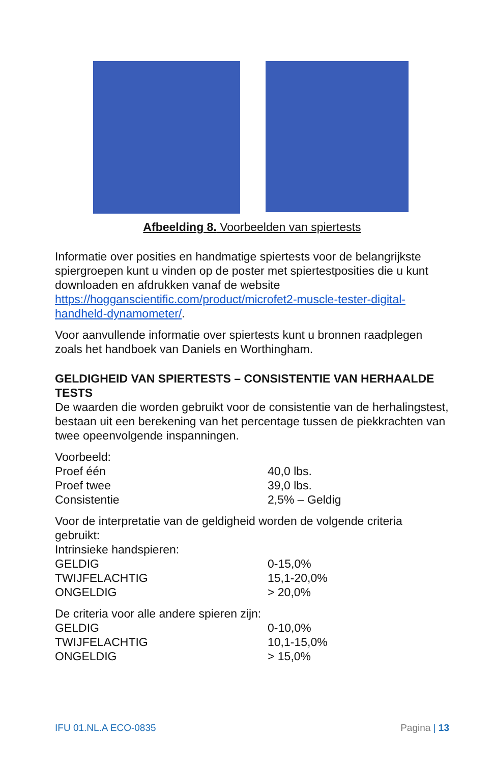Afbeelding 8. Voorbeelden van spiertests
Informatie over posities en handmatige spiertests voor de belangrijkste spiergroepen kunt u vinden op de poster met spiertestposities die u kunt downloaden en afdrukken vanaf de website https://hogganscientific.com/product/microfet2-muscle-tester-digital-handheld-dynamometer/.
Voor aanvullende informatie over spiertests kunt u bronnen raadplegen zoals het handboek van Daniels en Worthingham.
GELDIGHEID VAN SPIERTESTS – CONSISTENTIE VAN HERHAALDE TESTS
De waarden die worden gebruikt voor de consistentie van de herhalingstest, bestaan uit een berekening van het percentage tussen de piekkrachten van twee opeenvolgende inspanningen.
Voorbeeld:
| Proef één | 40,0 lbs. |
| Proef twee | 39,0 lbs. |
| Consistentie | 2,5% – Geldig |
Voor de interpretatie van de geldigheid worden de volgende criteria gebruikt:
Intrinsieke handspieren:
| GELDIG | 0-15,0% |
| TWIJFELACHTIG | 15,1-20,0% |
| ONGELDIG | > 20,0% |
De criteria voor alle andere spieren zijn:
| GELDIG | 0-10,0% |
| TWIJFELACHTIG | 10,1-15,0% |
| ONGELDIG | > 15,0% |
IFU 01.NL.A ECO-0835 Pagina | 13